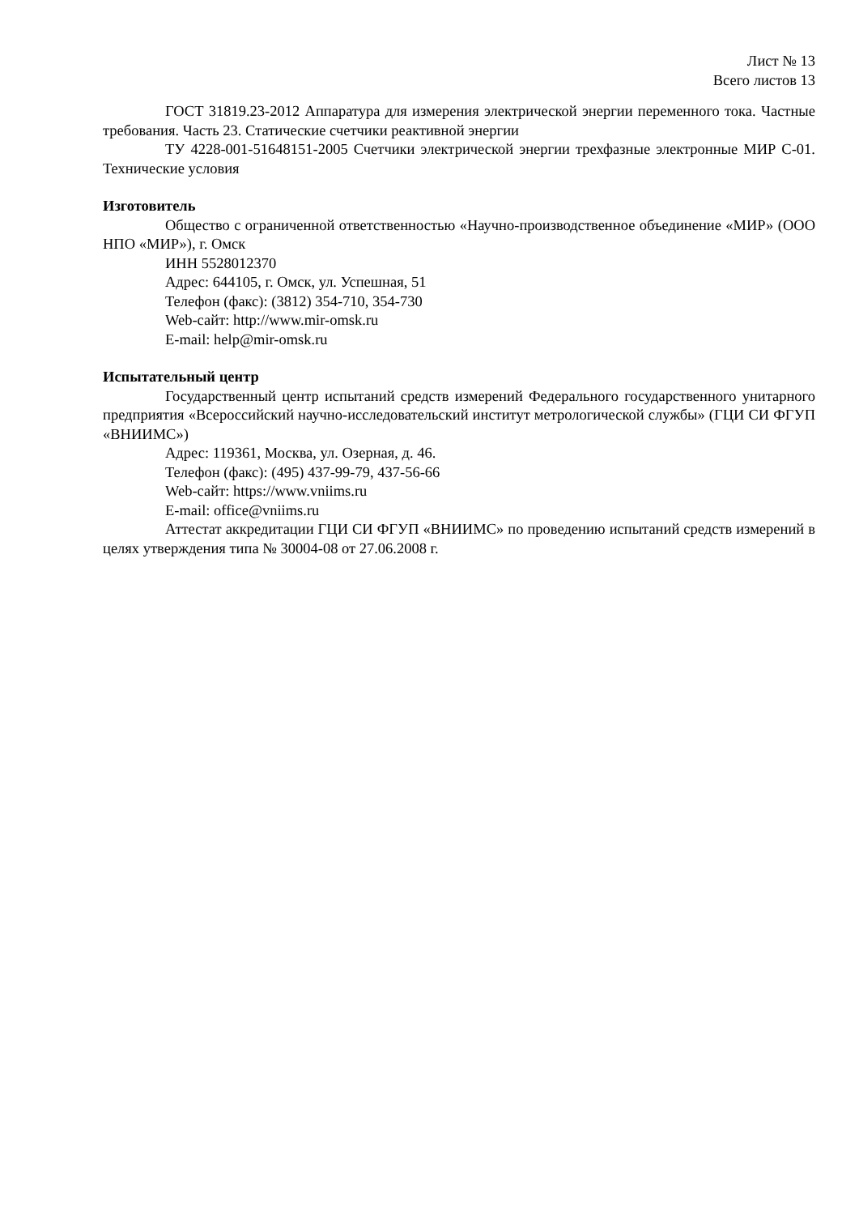Лист № 13
Всего листов 13
ГОСТ 31819.23-2012 Аппаратура для измерения электрической энергии переменного тока. Частные требования. Часть 23. Статические счетчики реактивной энергии
ТУ 4228-001-51648151-2005 Счетчики электрической энергии трехфазные электронные МИР С-01. Технические условия
Изготовитель
Общество с ограниченной ответственностью «Научно-производственное объединение «МИР» (ООО НПО «МИР»), г. Омск
ИНН 5528012370
Адрес: 644105, г. Омск, ул. Успешная, 51
Телефон (факс): (3812) 354-710, 354-730
Web-сайт: http://www.mir-omsk.ru
E-mail: help@mir-omsk.ru
Испытательный центр
Государственный центр испытаний средств измерений Федерального государственного унитарного предприятия «Всероссийский научно-исследовательский институт метрологической службы» (ГЦИ СИ ФГУП «ВНИИМС»)
Адрес: 119361, Москва, ул. Озерная, д. 46.
Телефон (факс): (495) 437-99-79, 437-56-66
Web-сайт: https://www.vniims.ru
E-mail: office@vniims.ru
Аттестат аккредитации ГЦИ СИ ФГУП «ВНИИМС» по проведению испытаний средств измерений в целях утверждения типа № 30004-08 от 27.06.2008 г.